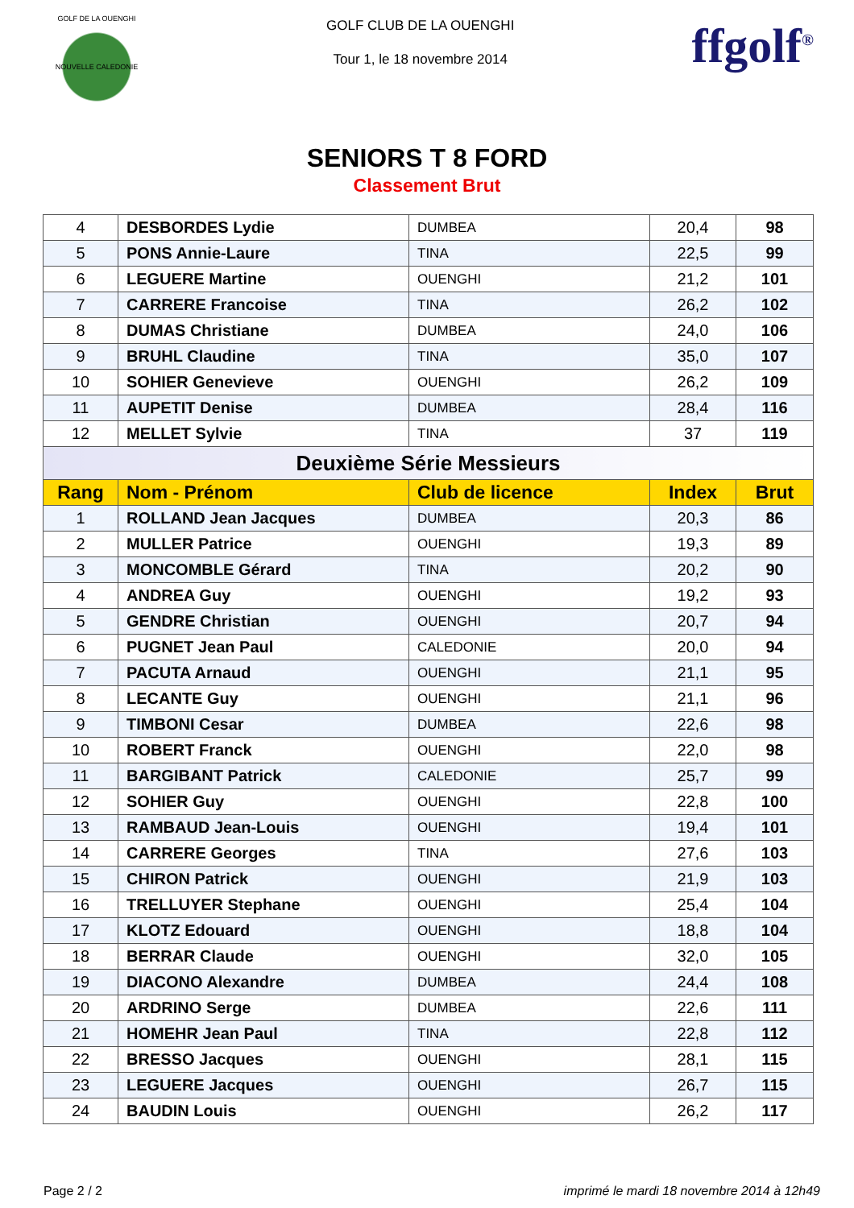GOLF DE LA OUENGHI
NOUVELLE CALEDONIE
GOLF CLUB DE LA OUENGHI
Tour 1, le 18 novembre 2014
ffgolf<sup>®</sup>
SENIORS T 8 FORD
Classement Brut
| 4 | DESBORDES Lydie | DUMBEA | 20,4 | 98 |
| 5 | PONS Annie-Laure | TINA | 22,5 | 99 |
| 6 | LEGUERE Martine | OUENGHI | 21,2 | 101 |
| 7 | CARRERE Francoise | TINA | 26,2 | 102 |
| 8 | DUMAS Christiane | DUMBEA | 24,0 | 106 |
| 9 | BRUHL Claudine | TINA | 35,0 | 107 |
| 10 | SOHIER Genevieve | OUENGHI | 26,2 | 109 |
| 11 | AUPETIT Denise | DUMBEA | 28,4 | 116 |
| 12 | MELLET Sylvie | TINA | 37 | 119 |
| Deuxième Série Messieurs | | | | |
| Rang | Nom - Prénom | Club de licence | Index | Brut |
| 1 | ROLLAND Jean Jacques | DUMBEA | 20,3 | 86 |
| 2 | MULLER Patrice | OUENGHI | 19,3 | 89 |
| 3 | MONCOMBLE Gérard | TINA | 20,2 | 90 |
| 4 | ANDREA Guy | OUENGHI | 19,2 | 93 |
| 5 | GENDRE Christian | OUENGHI | 20,7 | 94 |
| 6 | PUGNET Jean Paul | CALEDONIE | 20,0 | 94 |
| 7 | PACUTA Arnaud | OUENGHI | 21,1 | 95 |
| 8 | LECANTE Guy | OUENGHI | 21,1 | 96 |
| 9 | TIMBONI Cesar | DUMBEA | 22,6 | 98 |
| 10 | ROBERT Franck | OUENGHI | 22,0 | 98 |
| 11 | BARGIBANT Patrick | CALEDONIE | 25,7 | 99 |
| 12 | SOHIER Guy | OUENGHI | 22,8 | 100 |
| 13 | RAMBAUD Jean-Louis | OUENGHI | 19,4 | 101 |
| 14 | CARRERE Georges | TINA | 27,6 | 103 |
| 15 | CHIRON Patrick | OUENGHI | 21,9 | 103 |
| 16 | TRELLUYER Stephane | OUENGHI | 25,4 | 104 |
| 17 | KLOTZ Edouard | OUENGHI | 18,8 | 104 |
| 18 | BERRAR Claude | OUENGHI | 32,0 | 105 |
| 19 | DIACONO Alexandre | DUMBEA | 24,4 | 108 |
| 20 | ARDRINO Serge | DUMBEA | 22,6 | 111 |
| 21 | HOMEHR Jean Paul | TINA | 22,8 | 112 |
| 22 | BRESSO Jacques | OUENGHI | 28,1 | 115 |
| 23 | LEGUERE Jacques | OUENGHI | 26,7 | 115 |
| 24 | BAUDIN Louis | OUENGHI | 26,2 | 117 |
Page 2 / 2 imprimé le mardi 18 novembre 2014 à 12h49